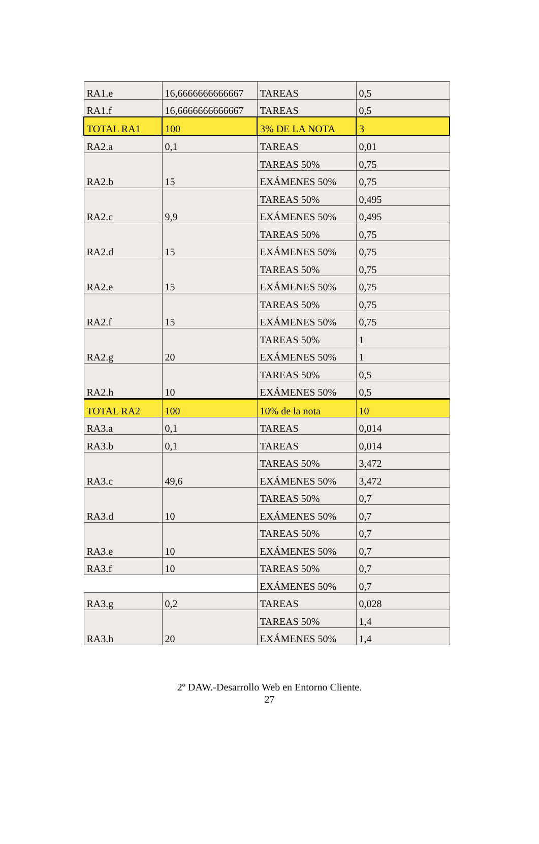| RA1.e | 16,6666666666667 | TAREAS | 0,5 |
| RA1.f | 16,6666666666667 | TAREAS | 0,5 |
| TOTAL RA1 | 100 | 3% DE LA NOTA | 3 |
| RA2.a | 0,1 | TAREAS | 0,01 |
| RA2.b | 15 | TAREAS 50% | 0,75 |
| | | EXÁMENES 50% | 0,75 |
| RA2.c | 9,9 | TAREAS 50% | 0,495 |
| | | EXÁMENES 50% | 0,495 |
| RA2.d | 15 | TAREAS 50% | 0,75 |
| | | EXÁMENES 50% | 0,75 |
| RA2.e | 15 | TAREAS 50% | 0,75 |
| | | EXÁMENES 50% | 0,75 |
| RA2.f | 15 | TAREAS 50% | 0,75 |
| | | EXÁMENES 50% | 0,75 |
| RA2.g | 20 | TAREAS 50% | 1 |
| | | EXÁMENES 50% | 1 |
| RA2.h | 10 | TAREAS 50% | 0,5 |
| | | EXÁMENES 50% | 0,5 |
| TOTAL RA2 | 100 | 10% de la nota | 10 |
| RA3.a | 0,1 | TAREAS | 0,014 |
| RA3.b | 0,1 | TAREAS | 0,014 |
| RA3.c | 49,6 | TAREAS 50% | 3,472 |
| | | EXÁMENES 50% | 3,472 |
| RA3.d | 10 | TAREAS 50% | 0,7 |
| | | EXÁMENES 50% | 0,7 |
| RA3.e | 10 | TAREAS 50% | 0,7 |
| | | EXÁMENES 50% | 0,7 |
| RA3.f | 10 | TAREAS 50% | 0,7 |
| | | EXÁMENES 50% | 0,7 |
| RA3.g | 0,2 | TAREAS | 0,028 |
| RA3.h | 20 | TAREAS 50% | 1,4 |
| | | EXÁMENES 50% | 1,4 |
2º DAW.-Desarrollo Web en Entorno Cliente.
27